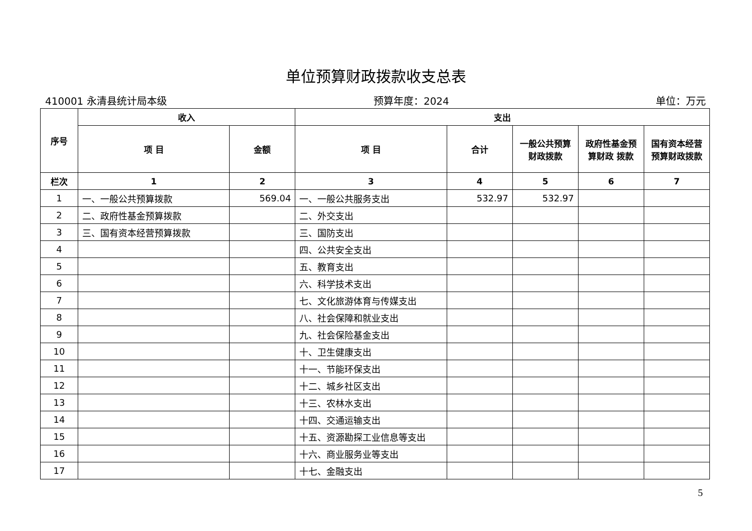单位预算财政拨款收支总表
410001 永清县统计局本级 预算年度：2024 单位：万元
| 序号 | 收入 | | 支出 | | | | |
| --- | --- | --- | --- | --- | --- | --- | --- |
| | 项 目 | 金额 | 项 目 | 合计 | 一般公共预算财政拨款 | 政府性基金预算财政 拨款 | 国有资本经营预算财政拨款 |
| 栏次 | 1 | 2 | 3 | 4 | 5 | 6 | 7 |
| 1 | 一、一般公共预算拨款 | 569.04 | 一、一般公共服务支出 | 532.97 | 532.97 | | |
| 2 | 二、政府性基金预算拨款 | | 二、外交支出 | | | | |
| 3 | 三、国有资本经营预算拨款 | | 三、国防支出 | | | | |
| 4 | | | 四、公共安全支出 | | | | |
| 5 | | | 五、教育支出 | | | | |
| 6 | | | 六、科学技术支出 | | | | |
| 7 | | | 七、文化旅游体育与传媒支出 | | | | |
| 8 | | | 八、社会保障和就业支出 | | | | |
| 9 | | | 九、社会保险基金支出 | | | | |
| 10 | | | 十、卫生健康支出 | | | | |
| 11 | | | 十一、节能环保支出 | | | | |
| 12 | | | 十二、城乡社区支出 | | | | |
| 13 | | | 十三、农林水支出 | | | | |
| 14 | | | 十四、交通运输支出 | | | | |
| 15 | | | 十五、资源勘探工业信息等支出 | | | | |
| 16 | | | 十六、商业服务业等支出 | | | | |
| 17 | | | 十七、金融支出 | | | | |
5